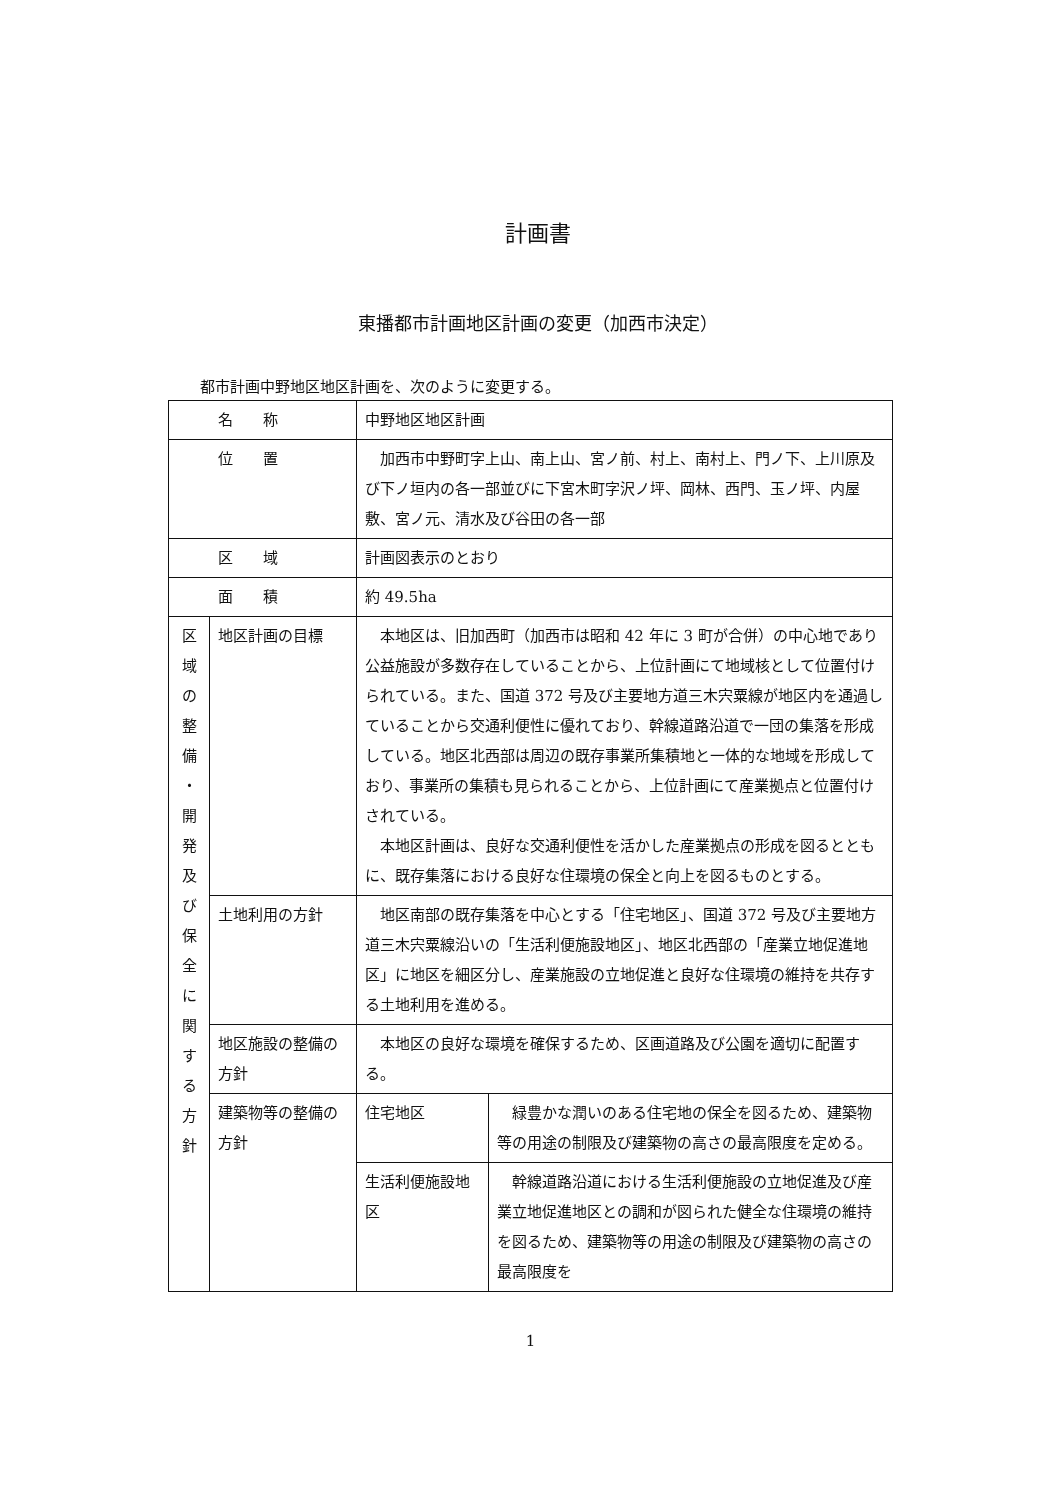計画書
東播都市計画地区計画の変更（加西市決定）
都市計画中野地区地区計画を、次のように変更する。
| 名称 | | 中野地区地区計画 | |
| 位置 | | 加西市中野町字上山、南上山、宮ノ前、村上、南村上、門ノ下、上川原及び下ノ垣内の各一部並びに下宮木町字沢ノ坪、岡林、西門、玉ノ坪、内屋敷、宮ノ元、清水及び谷田の各一部 | |
| 区域 | | 計画図表示のとおり | |
| 面積 | | 約 49.5ha | |
| 区 域 の 整 備 ・ 開 発 及 び 保 全 に 関 す る 方 針 | 地区計画の目標 | 本地区は、旧加西町（加西市は昭和 42 年に 3 町が合併）の中心地であり公益施設が多数存在していることから、上位計画にて地域核として位置付けられている。また、国道 372 号及び主要地方道三木宍粟線が地区内を通過していることから交通利便性に優れており、幹線道路沿道で一団の集落を形成している。地区北西部は周辺の既存事業所集積地と一体的な地域を形成しており、事業所の集積も見られることから、上位計画にて産業拠点と位置付けされている。 本地区計画は、良好な交通利便性を活かした産業拠点の形成を図るとともに、既存集落における良好な住環境の保全と向上を図るものとする。 | |
| | 土地利用の方針 | 地区南部の既存集落を中心とする「住宅地区」、国道 372 号及び主要地方道三木宍粟線沿いの「生活利便施設地区」、地区北西部の「産業立地促進地区」に地区を細区分し、産業施設の立地促進と良好な住環境の維持を共存する土地利用を進める。 | |
| | 地区施設の整備の方針 | 本地区の良好な環境を確保するため、区画道路及び公園を適切に配置する。 | |
| | 建築物等の整備の方針 | 住宅地区 | 緑豊かな潤いのある住宅地の保全を図るため、建築物等の用途の制限及び建築物の高さの最高限度を定める。 |
| | | 生活利便施設地区 | 幹線道路沿道における生活利便施設の立地促進及び産業立地促進地区との調和が図られた健全な住環境の維持を図るため、建築物等の用途の制限及び建築物の高さの最高限度を |
1